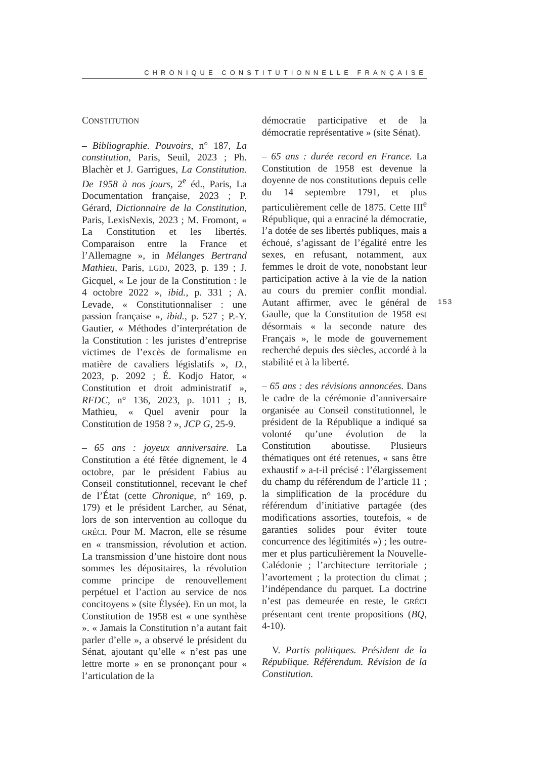CHRONIQUE CONSTITUTIONNELLE FRANÇAISE
CONSTITUTION
– Bibliographie. Pouvoirs, n° 187, La constitution, Paris, Seuil, 2023 ; Ph. Blachèr et J. Garrigues, La Constitution. De 1958 à nos jours, 2<sup>e</sup> éd., Paris, La Documentation française, 2023 ; P. Gérard, Dictionnaire de la Constitution, Paris, LexisNexis, 2023 ; M. Fromont, « La Constitution et les libertés. Comparaison entre la France et l’Allemagne », in Mélanges Bertrand Mathieu, Paris, LGDJ, 2023, p. 139 ; J. Gicquel, « Le jour de la Constitution : le 4 octobre 2022 », ibid., p. 331 ; A. Levade, « Constitutionnaliser : une passion française », ibid., p. 527 ; P.-Y. Gautier, « Méthodes d’interprétation de la Constitution : les juristes d’entreprise victimes de l’excès de formalisme en matière de cavaliers législatifs », D., 2023, p. 2092 ; É. Kodjo Hator, « Constitution et droit administratif », RFDC, n° 136, 2023, p. 1011 ; B. Mathieu, « Quel avenir pour la Constitution de 1958 ? », JCP G, 25-9.
– 65 ans : joyeux anniversaire. La Constitution a été fêtée dignement, le 4 octobre, par le président Fabius au Conseil constitutionnel, recevant le chef de l’État (cette Chronique, n° 169, p. 179) et le président Larcher, au Sénat, lors de son intervention au colloque du GRÉCI. Pour M. Macron, elle se résume en « transmission, révolution et action. La transmission d’une histoire dont nous sommes les dépositaires, la révolution comme principe de renouvellement perpétuel et l’action au service de nos concitoyens » (site Élysée). En un mot, la Constitution de 1958 est « une synthèse ». « Jamais la Constitution n’a autant fait parler d’elle », a observé le président du Sénat, ajoutant qu’elle « n’est pas une lettre morte » en se prononçant pour « l’articulation de la
démocratie participative et de la démocratie représentative » (site Sénat).
– 65 ans : durée record en France. La Constitution de 1958 est devenue la doyenne de nos constitutions depuis celle du 14 septembre 1791, et plus particulièrement celle de 1875. Cette III<sup>e</sup> République, qui a enraciné la démocratie, l’a dotée de ses libertés publiques, mais a échoué, s’agissant de l’égalité entre les sexes, en refusant, notamment, aux femmes le droit de vote, nonobstant leur participation active à la vie de la nation au cours du premier conflit mondial. Autant affirmer, avec le général de Gaulle, que la Constitution de 1958 est désormais « la seconde nature des Français », le mode de gouvernement recherché depuis des siècles, accordé à la stabilité et à la liberté.
– 65 ans : des révisions annoncées. Dans le cadre de la cérémonie d’anniversaire organisée au Conseil constitutionnel, le président de la République a indiqué sa volonté qu’une évolution de la Constitution aboutisse. Plusieurs thématiques ont été retenues, « sans être exhaustif » a-t-il précisé : l’élargissement du champ du référendum de l’article 11 ; la simplification de la procédure du référendum d’initiative partagée (des modifications assorties, toutefois, « de garanties solides pour éviter toute concurrence des légitimités ») ; les outre-mer et plus particulièrement la Nouvelle-Calédonie ; l’architecture territoriale ; l’avortement ; la protection du climat ; l’indépendance du parquet. La doctrine n’est pas demeurée en reste, le GRÉCI présentant cent trente propositions (BQ, 4-10).
V. Partis politiques. Président de la République. Référendum. Révision de la Constitution.
153